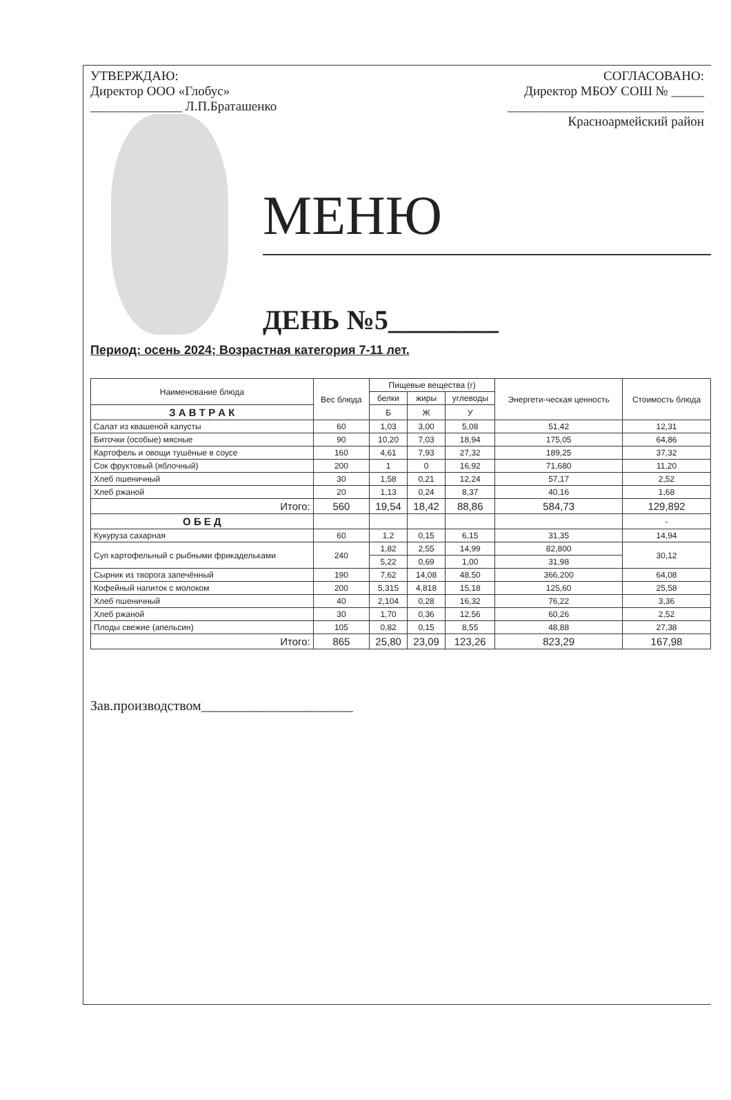УТВЕРЖДАЮ:
Директор ООО «Глобус»
______________ Л.П.Браташенко
СОГЛАСОВАНО:
Директор МБОУ СОШ № _____
______________________________
Красноармейский район
МЕНЮ
ДЕНЬ №5________
Период: осень 2024; Возрастная категория 7-11 лет.
| Наименование блюда | Вес блюда | Пищевые вещества (г) | | | Энергети-ческая ценность | Стоимость блюда |
| --- | --- | --- | --- | --- | --- | --- |
| | | белки | жиры | углеводы | | |
| | | Б | Ж | У | | |
| З А В Т Р А К | | | | | | |
| Салат из квашеной капусты | 60 | 1,03 | 3,00 | 5,08 | 51,42 | 12,31 |
| Биточки (особые) мясные | 90 | 10,20 | 7,03 | 18,94 | 175,05 | 64,86 |
| Картофель и овощи тушёные в соусе | 160 | 4,61 | 7,93 | 27,32 | 189,25 | 37,32 |
| Сок фруктовый (яблочный) | 200 | 1 | 0 | 16,92 | 71,680 | 11,20 |
| Хлеб пшеничный | 30 | 1,58 | 0,21 | 12,24 | 57,17 | 2,52 |
| Хлеб ржаной | 20 | 1,13 | 0,24 | 8,37 | 40,16 | 1,68 |
| Итого: | 560 | 19,54 | 18,42 | 88,86 | 584,73 | 129,892 |
| О Б Е Д | | | | | | - |
| Кукуруза сахарная | 60 | 1,2 | 0,15 | 6,15 | 31,35 | 14,94 |
| Суп картофельный с рыбными фрикадельками | 240 | 1,82 | 2,55 | 14,99 | 82,800 | 30,12 |
| | | 5,22 | 0,69 | 1,00 | 31,98 | |
| Сырник из творога запечённый | 190 | 7,62 | 14,08 | 48,50 | 366,200 | 64,08 |
| Кофейный напиток с молоком | 200 | 5,315 | 4,818 | 15,18 | 125,60 | 25,58 |
| Хлеб пшеничный | 40 | 2,104 | 0,28 | 16,32 | 76,22 | 3,36 |
| Хлеб ржаной | 30 | 1,70 | 0,36 | 12,56 | 60,26 | 2,52 |
| Плоды свежие (апельсин) | 105 | 0,82 | 0,15 | 8,55 | 48,88 | 27,38 |
| Итого: | 865 | 25,80 | 23,09 | 123,26 | 823,29 | 167,98 |
Зав.производством______________________